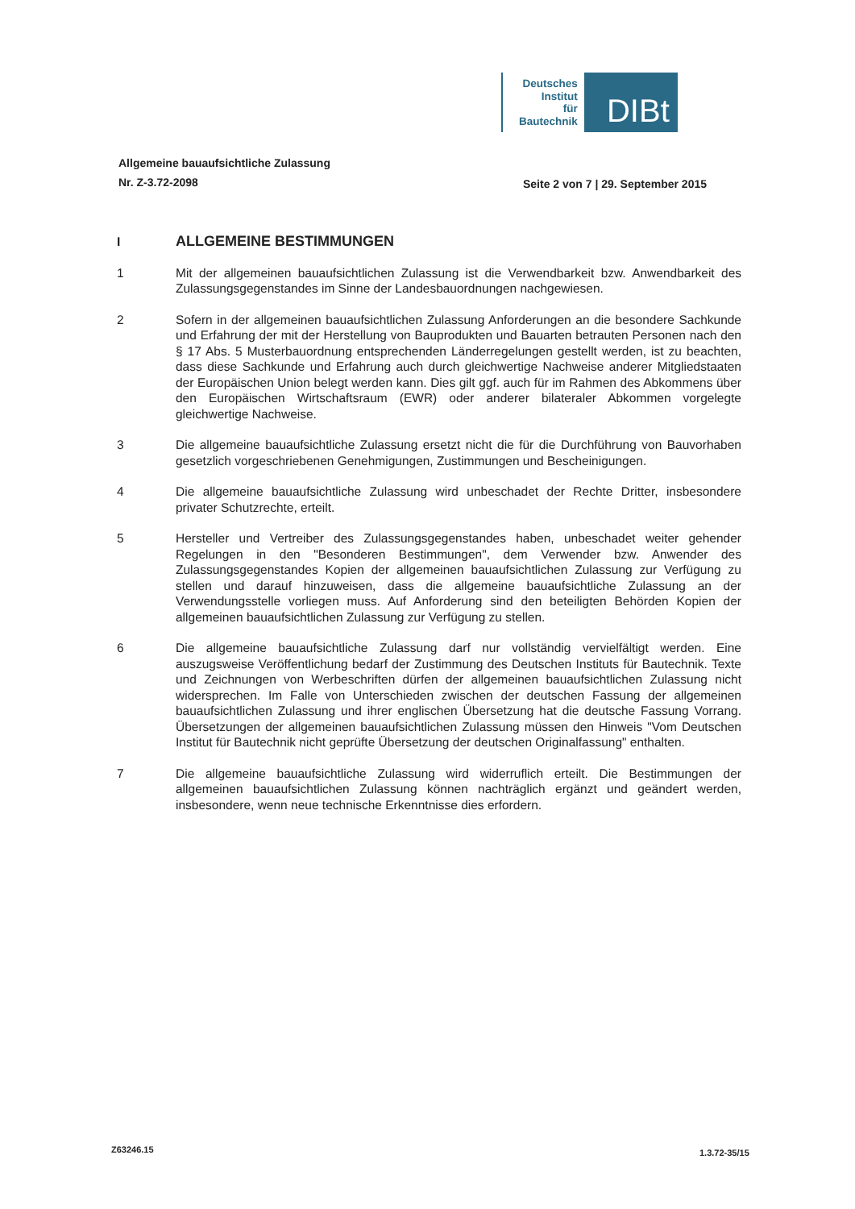Deutsches
Institut
für
Bautechnik
DIBt
Allgemeine bauaufsichtliche Zulassung
Nr. Z-3.72-2098
Seite 2 von 7 | 29. September 2015
I
ALLGEMEINE BESTIMMUNGEN
1 Mit der allgemeinen bauaufsichtlichen Zulassung ist die Verwendbarkeit bzw. Anwendbarkeit des Zulassungsgegenstandes im Sinne der Landesbauordnungen nachgewiesen.
2 Sofern in der allgemeinen bauaufsichtlichen Zulassung Anforderungen an die besondere Sachkunde und Erfahrung der mit der Herstellung von Bauprodukten und Bauarten betrauten Personen nach den § 17 Abs. 5 Musterbauordnung entsprechenden Länderregelungen gestellt werden, ist zu beachten, dass diese Sachkunde und Erfahrung auch durch gleichwertige Nachweise anderer Mitgliedstaaten der Europäischen Union belegt werden kann. Dies gilt ggf. auch für im Rahmen des Abkommens über den Europäischen Wirtschaftsraum (EWR) oder anderer bilateraler Abkommen vorgelegte gleichwertige Nachweise.
3 Die allgemeine bauaufsichtliche Zulassung ersetzt nicht die für die Durchführung von Bauvorhaben gesetzlich vorgeschriebenen Genehmigungen, Zustimmungen und Bescheinigungen.
4 Die allgemeine bauaufsichtliche Zulassung wird unbeschadet der Rechte Dritter, insbesondere privater Schutzrechte, erteilt.
5 Hersteller und Vertreiber des Zulassungsgegenstandes haben, unbeschadet weiter gehender Regelungen in den "Besonderen Bestimmungen", dem Verwender bzw. Anwender des Zulassungsgegenstandes Kopien der allgemeinen bauaufsichtlichen Zulassung zur Verfügung zu stellen und darauf hinzuweisen, dass die allgemeine bauaufsichtliche Zulassung an der Verwendungsstelle vorliegen muss. Auf Anforderung sind den beteiligten Behörden Kopien der allgemeinen bauaufsichtlichen Zulassung zur Verfügung zu stellen.
6 Die allgemeine bauaufsichtliche Zulassung darf nur vollständig vervielfältigt werden. Eine auszugsweise Veröffentlichung bedarf der Zustimmung des Deutschen Instituts für Bautechnik. Texte und Zeichnungen von Werbeschriften dürfen der allgemeinen bauaufsichtlichen Zulassung nicht widersprechen. Im Falle von Unterschieden zwischen der deutschen Fassung der allgemeinen bauaufsichtlichen Zulassung und ihrer englischen Übersetzung hat die deutsche Fassung Vorrang. Übersetzungen der allgemeinen bauaufsichtlichen Zulassung müssen den Hinweis "Vom Deutschen Institut für Bautechnik nicht geprüfte Übersetzung der deutschen Originalfassung" enthalten.
7 Die allgemeine bauaufsichtliche Zulassung wird widerruflich erteilt. Die Bestimmungen der allgemeinen bauaufsichtlichen Zulassung können nachträglich ergänzt und geändert werden, insbesondere, wenn neue technische Erkenntnisse dies erfordern.
Z63246.15 1.3.72-35/15